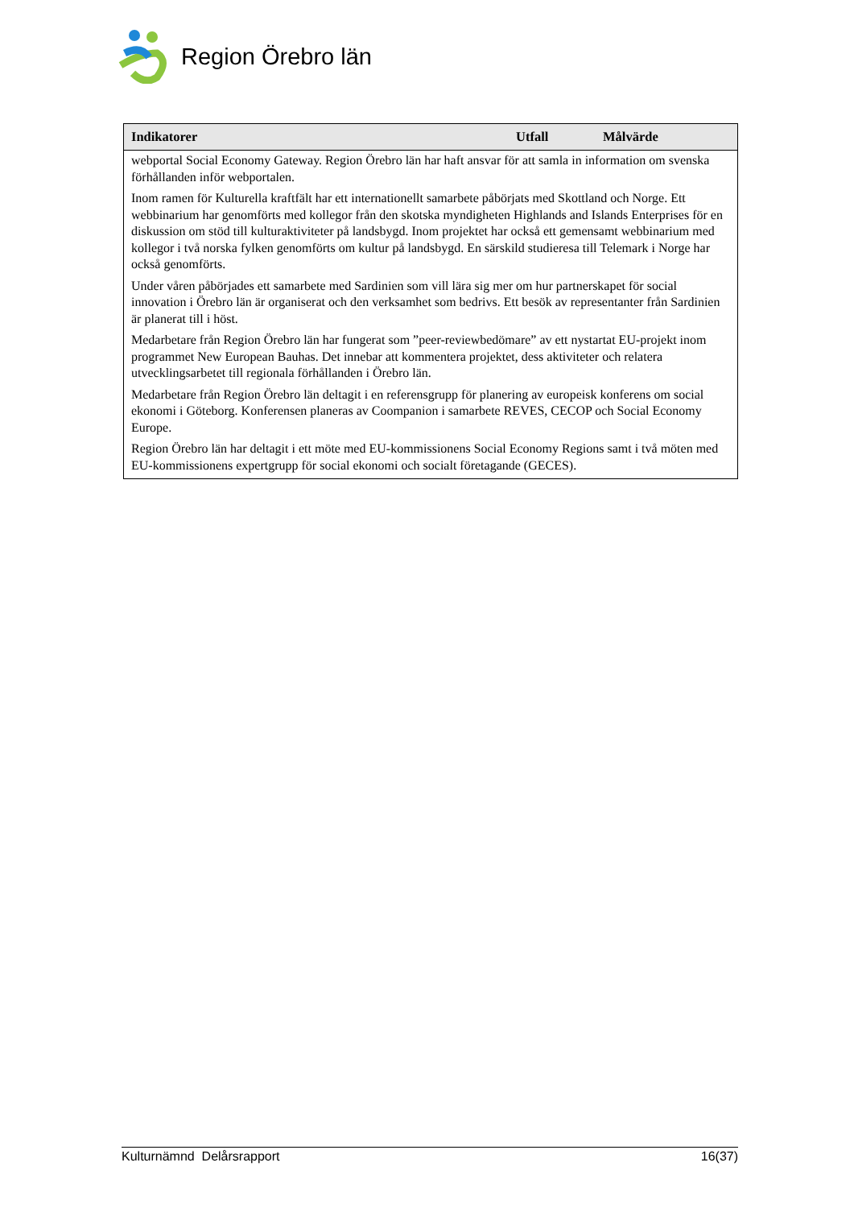Region Örebro län
| Indikatorer | Utfall | Målvärde |
| --- | --- | --- |
| webportal Social Economy Gateway. Region Örebro län har haft ansvar för att samla in information om svenska förhållanden inför webportalen. Inom ramen för Kulturella kraftfält har ett internationellt samarbete påbörjats med Skottland och Norge. Ett webbinarium har genomförts med kollegor från den skotska myndigheten Highlands and Islands Enterprises för en diskussion om stöd till kulturaktiviteter på landsbygd. Inom projektet har också ett gemensamt webbinarium med kollegor i två norska fylken genomförts om kultur på landsbygd. En särskild studieresa till Telemark i Norge har också genomförts. Under våren påbörjades ett samarbete med Sardinien som vill lära sig mer om hur partnerskapet för social innovation i Örebro län är organiserat och den verksamhet som bedrivs. Ett besök av representanter från Sardinien är planerat till i höst. Medarbetare från Region Örebro län har fungerat som ”peer-reviewbedömare” av ett nystartat EU-projekt inom programmet New European Bauhas. Det innebar att kommentera projektet, dess aktiviteter och relatera utvecklingsarbetet till regionala förhållanden i Örebro län. Medarbetare från Region Örebro län deltagit i en referensgrupp för planering av europeisk konferens om social ekonomi i Göteborg. Konferensen planeras av Coompanion i samarbete REVES, CECOP och Social Economy Europe. Region Örebro län har deltagit i ett möte med EU-kommissionens Social Economy Regions samt i två möten med EU-kommissionens expertgrupp för social ekonomi och socialt företagande (GECES). | | |
Kulturnämnd Delårsrapport 16(37)